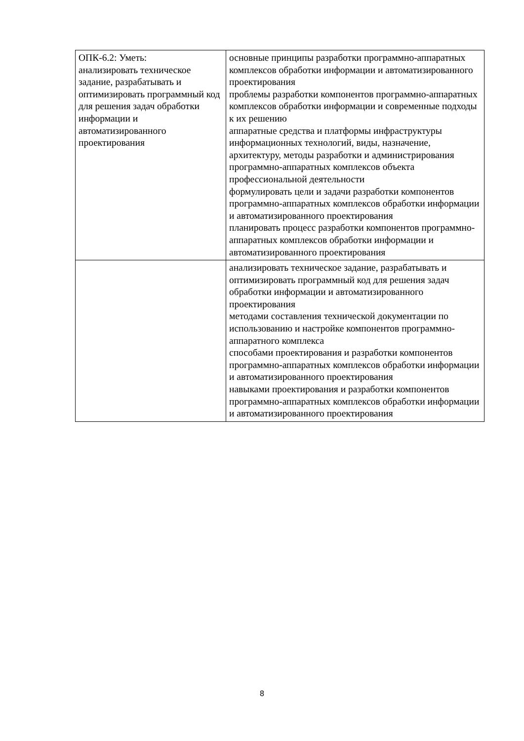| ОПК-6.2: Уметь: анализировать техническое задание, разрабатывать и оптимизировать программный код для решения задач обработки информации и автоматизированного проектирования | основные принципы разработки программно-аппаратных комплексов обработки информации и автоматизированного проектирования проблемы разработки компонентов программно-аппаратных комплексов обработки информации и современные подходы к их решению аппаратные средства и платформы инфраструктуры информационных технологий, виды, назначение, архитектуру, методы разработки и администрирования программно-аппаратных комплексов объекта профессиональной деятельности формулировать цели и задачи разработки компонентов программно-аппаратных комплексов обработки информации и автоматизированного проектирования планировать процесс разработки компонентов программно-аппаратных комплексов обработки информации и автоматизированного проектирования |
| | анализировать техническое задание, разрабатывать и оптимизировать программный код для решения задач обработки информации и автоматизированного проектирования методами составления технической документации по использованию и настройке компонентов программно-аппаратного комплекса способами проектирования и разработки компонентов программно-аппаратных комплексов обработки информации и автоматизированного проектирования навыками проектирования и разработки компонентов программно-аппаратных комплексов обработки информации и автоматизированного проектирования |
8